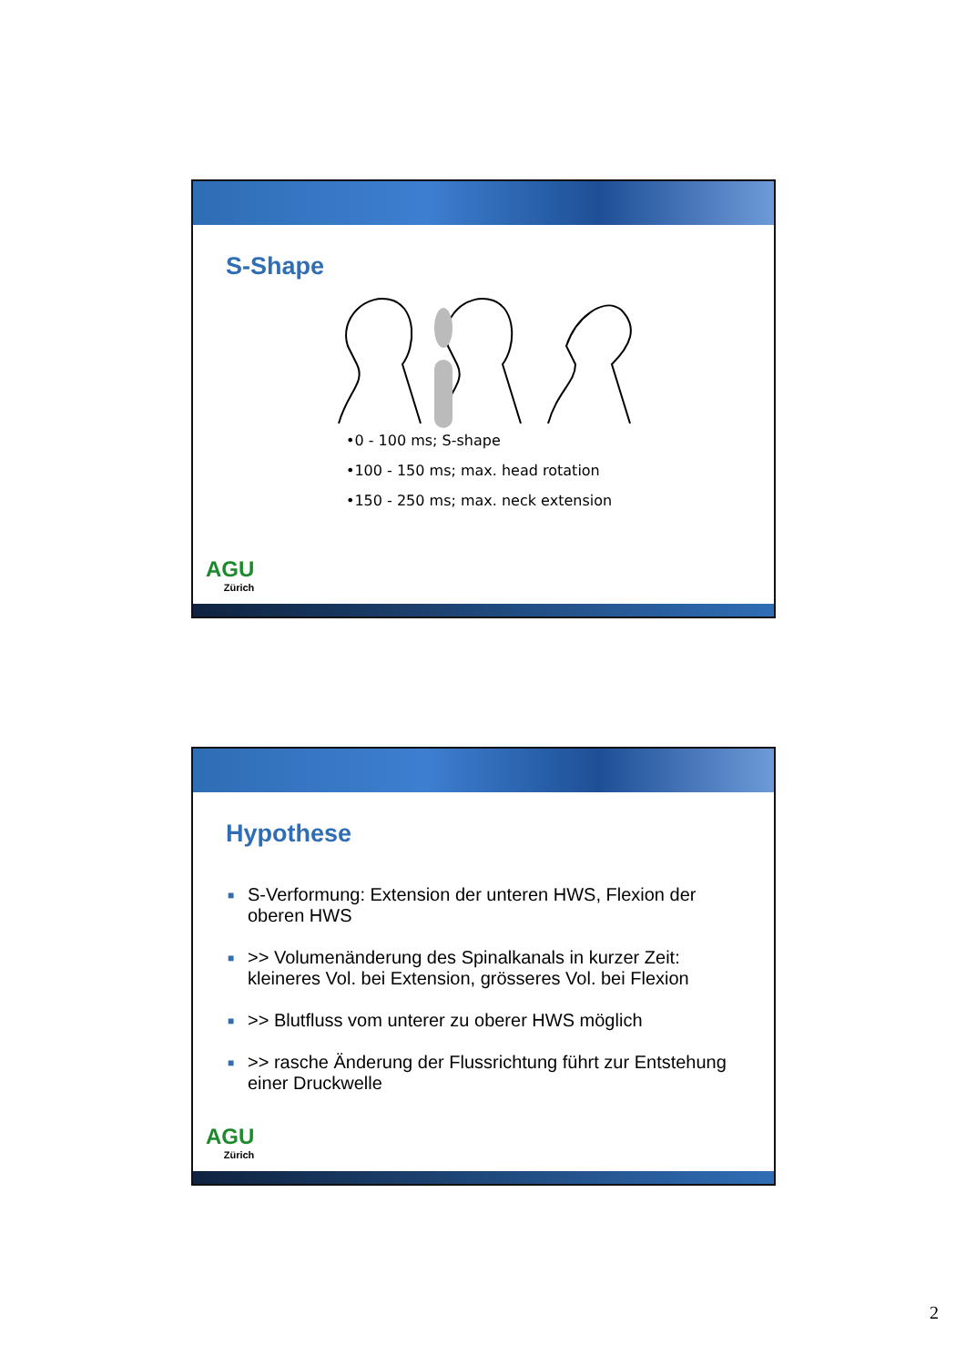S-Shape
•0 - 100 ms; S-shape
•100 - 150 ms; max. head rotation
•150 - 250 ms; max. neck extension
AGU
Zürich
Hypothese
■ S-Verformung: Extension der unteren HWS, Flexion der oberen HWS
■ >> Volumenänderung des Spinalkanals in kurzer Zeit: kleineres Vol. bei Extension, grösseres Vol. bei Flexion
■ >> Blutfluss vom unterer zu oberer HWS möglich
■ >> rasche Änderung der Flussrichtung führt zur Entstehung einer Druckwelle
AGU
Zürich
2